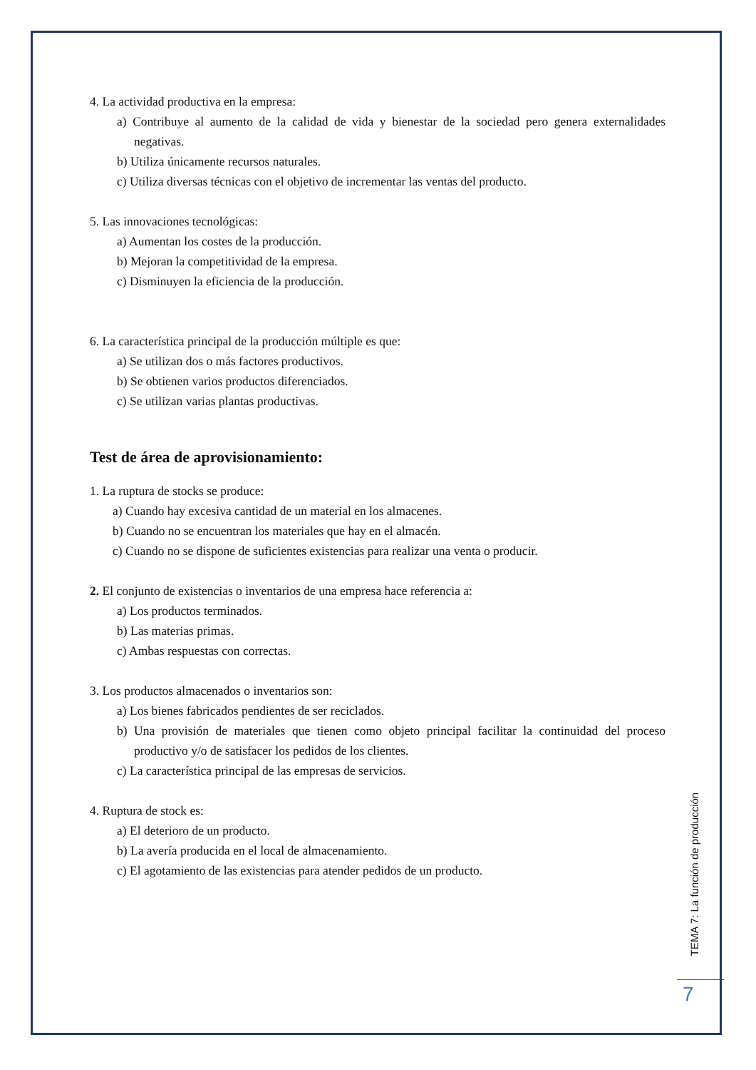4. La actividad productiva en la empresa:
a) Contribuye al aumento de la calidad de vida y bienestar de la sociedad pero genera externalidades negativas.
b) Utiliza únicamente recursos naturales.
c) Utiliza diversas técnicas con el objetivo de incrementar las ventas del producto.
5. Las innovaciones tecnológicas:
a) Aumentan los costes de la producción.
b) Mejoran la competitividad de la empresa.
c) Disminuyen la eficiencia de la producción.
6. La característica principal de la producción múltiple es que:
a) Se utilizan dos o más factores productivos.
b) Se obtienen varios productos diferenciados.
c) Se utilizan varias plantas productivas.
Test de área de aprovisionamiento:
1. La ruptura de stocks se produce:
a) Cuando hay excesiva cantidad de un material en los almacenes.
b) Cuando no se encuentran los materiales que hay en el almacén.
c) Cuando no se dispone de suficientes existencias para realizar una venta o producir.
2. El conjunto de existencias o inventarios de una empresa hace referencia a:
a) Los productos terminados.
b) Las materias primas.
c) Ambas respuestas con correctas.
3. Los productos almacenados o inventarios son:
a) Los bienes fabricados pendientes de ser reciclados.
b) Una provisión de materiales que tienen como objeto principal facilitar la continuidad del proceso productivo y/o de satisfacer los pedidos de los clientes.
c) La característica principal de las empresas de servicios.
4. Ruptura de stock es:
a) El deterioro de un producto.
b) La avería producida en el local de almacenamiento.
c) El agotamiento de las existencias para atender pedidos de un producto.
TEMA 7: La función de producción
7